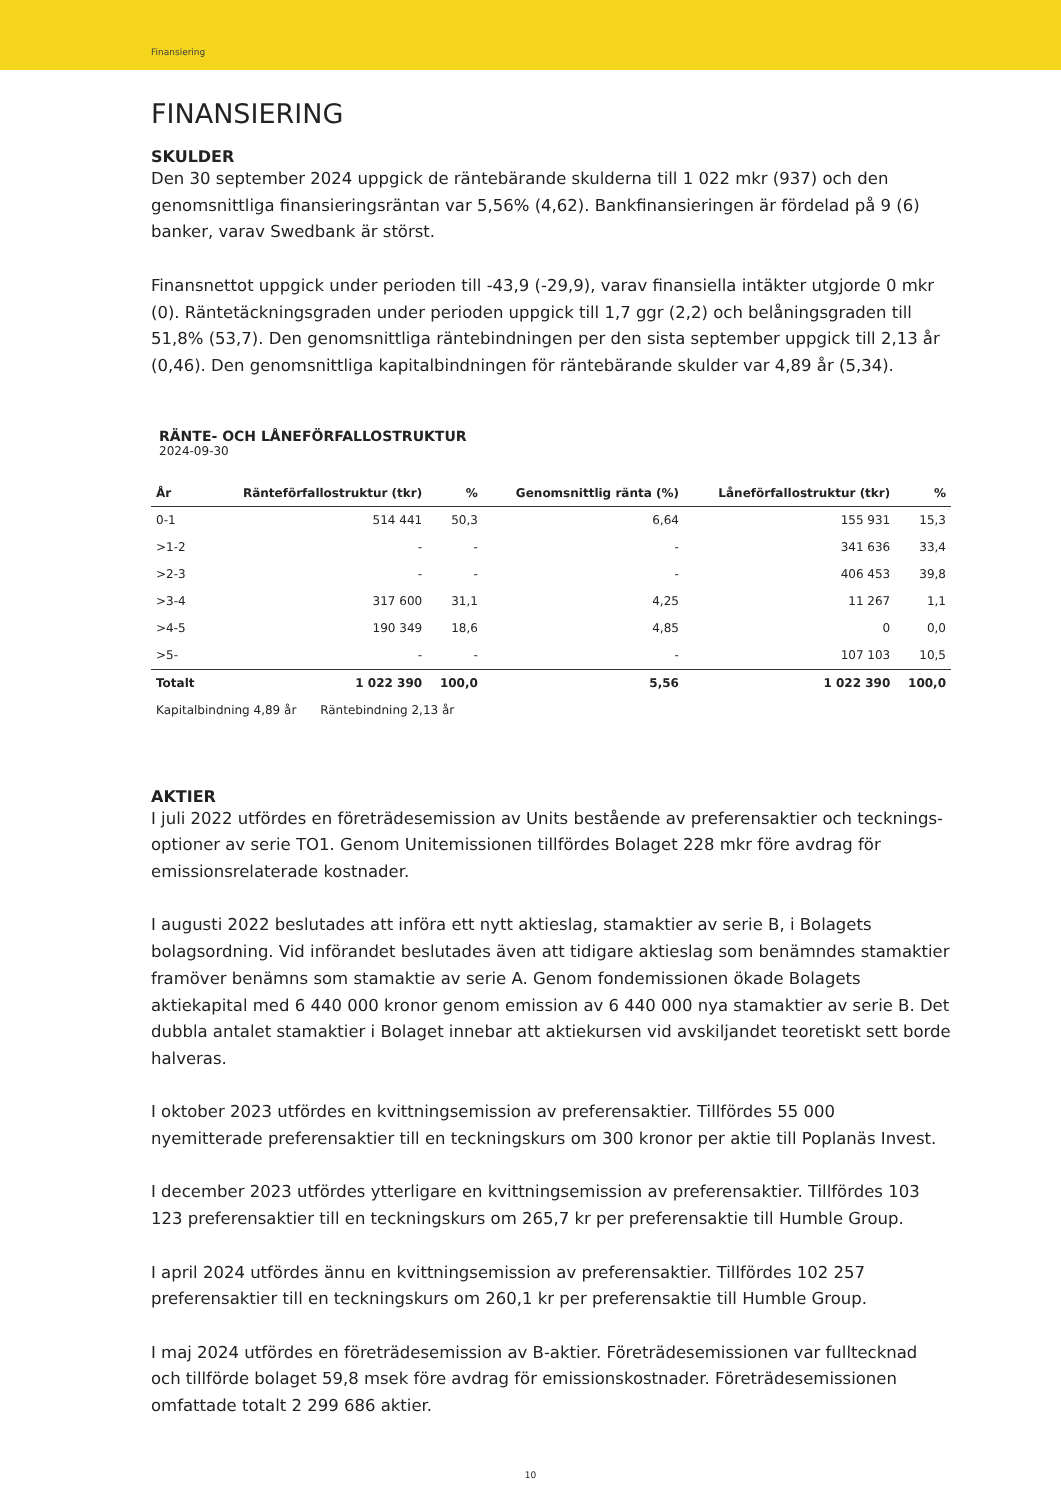Finansiering
FINANSIERING
SKULDER
Den 30 september 2024 uppgick de räntebärande skulderna till 1 022 mkr (937) och den genom­snittliga finansieringsräntan var 5,56% (4,62). Bankfinansieringen är fördelad på 9 (6) banker, varav Swedbank är störst.
Finansnettot uppgick under perioden till -43,9 (-29,9), varav finansiella intäkter utgjorde 0 mkr (0). Räntetäckningsgraden under perioden uppgick till 1,7 ggr (2,2) och belåningsgraden till 51,8% (53,7). Den genomsnittliga räntebindningen per den sista september uppgick till 2,13 år (0,46). Den genom­snittliga kapitalbindningen för räntebärande skulder var 4,89 år (5,34).
RÄNTE- OCH LÅNEFÖRFALLOSTRUKTUR
2024-09-30
| År | Ränteförfallostruktur (tkr) | % | Genomsnittlig ränta (%) | Låneförfallostruktur (tkr) | % |
| --- | --- | --- | --- | --- | --- |
| 0-1 | 514 441 | 50,3 | 6,64 | 155 931 | 15,3 |
| >1-2 | - | - | - | 341 636 | 33,4 |
| >2-3 | - | - | - | 406 453 | 39,8 |
| >3-4 | 317 600 | 31,1 | 4,25 | 11 267 | 1,1 |
| >4-5 | 190 349 | 18,6 | 4,85 | 0 | 0,0 |
| >5- | - | - | - | 107 103 | 10,5 |
| Totalt | 1 022 390 | 100,0 | 5,56 | 1 022 390 | 100,0 |
Kapitalbindning 4,89 år Räntebindning 2,13 år
AKTIER
I juli 2022 utfördes en företrädesemission av Units bestående av preferensaktier och tecknings­optioner av serie TO1. Genom Unitemissionen tillfördes Bolaget 228 mkr före avdrag för emissions­relaterade kostnader.
I augusti 2022 beslutades att införa ett nytt aktieslag, stamaktier av serie B, i Bolagets bolagsordning. Vid införandet beslutades även att tidigare aktieslag som benämndes stamaktier framöver benämns som stamaktie av serie A. Genom fondemissionen ökade Bolagets aktiekapital med 6 440 000 kronor genom emission av 6 440 000 nya stamaktier av serie B. Det dubbla antalet stamaktier i Bolaget innebar att aktiekursen vid avskiljandet teoretiskt sett borde halveras.
I oktober 2023 utfördes en kvittningsemission av preferensaktier. Tillfördes 55 000 nyemitterade preferensaktier till en teckningskurs om 300 kronor per aktie till Poplanäs Invest.
I december 2023 utfördes ytterligare en kvittningsemission av preferensaktier. Tillfördes 103 123 preferensaktier till en teckningskurs om 265,7 kr per preferensaktie till Humble Group.
I april 2024 utfördes ännu en kvittningsemission av preferensaktier. Tillfördes 102 257 preferensaktier till en teckningskurs om 260,1 kr per preferensaktie till Humble Group.
I maj 2024 utfördes en företrädesemission av B-aktier. Företrädesemissionen var fulltecknad och tillförde bolaget 59,8 msek före avdrag för emissionskostnader. Företrädesemissionen omfattade totalt 2 299 686 aktier.
10